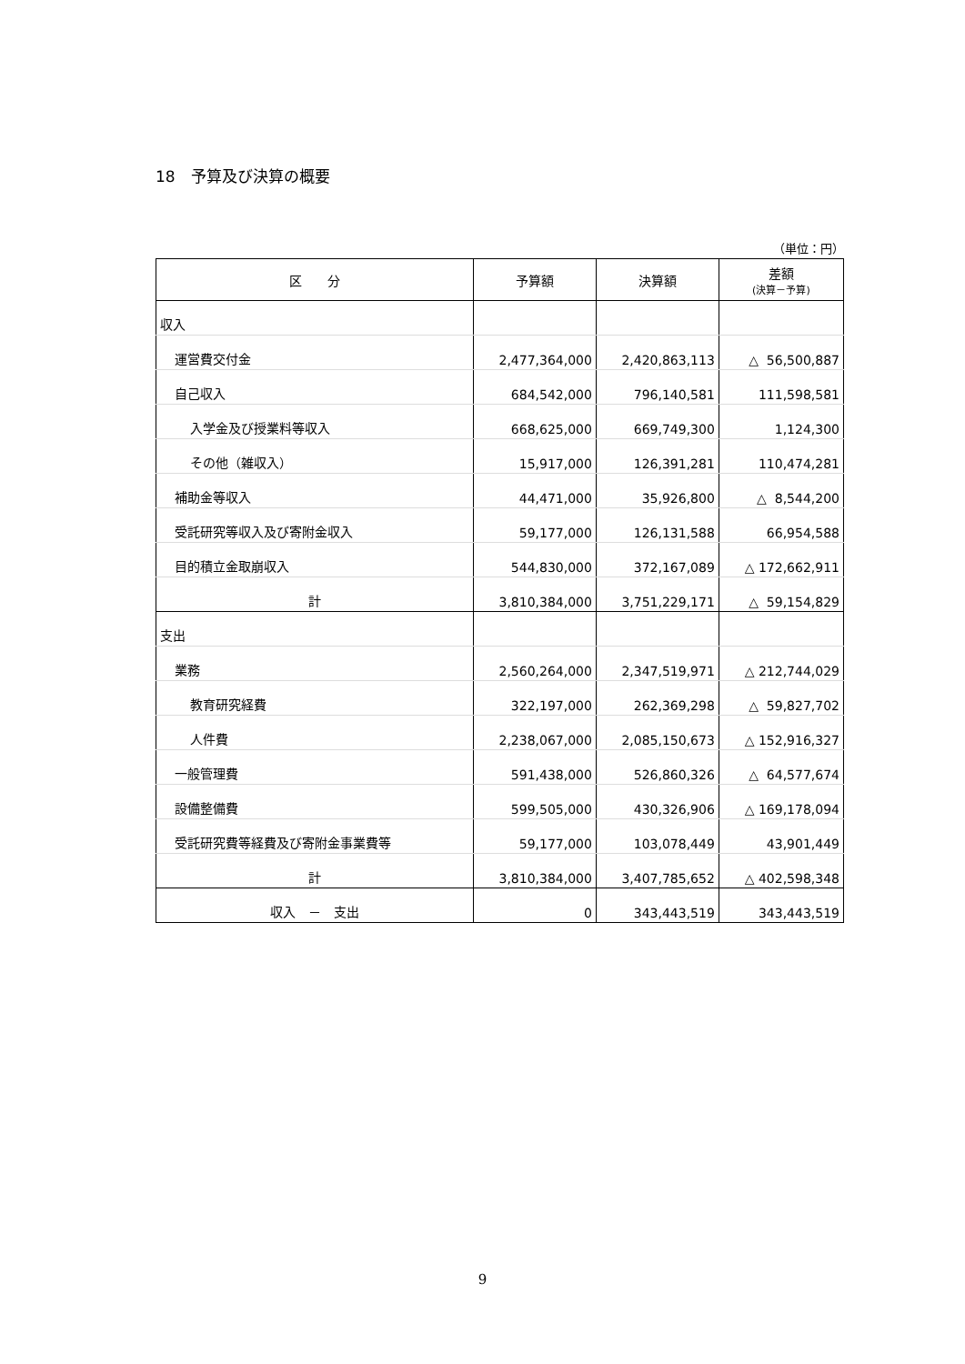18　予算及び決算の概要
（単位：円）
| 区 分 | 予算額 | 決算額 | 差額 (決算－予算) |
| --- | --- | --- | --- |
| 収入 | | | |
| 運営費交付金 | 2,477,364,000 | 2,420,863,113 | △ 56,500,887 |
| 自己収入 | 684,542,000 | 796,140,581 | 111,598,581 |
| 入学金及び授業料等収入 | 668,625,000 | 669,749,300 | 1,124,300 |
| その他（雑収入） | 15,917,000 | 126,391,281 | 110,474,281 |
| 補助金等収入 | 44,471,000 | 35,926,800 | △ 8,544,200 |
| 受託研究等収入及び寄附金収入 | 59,177,000 | 126,131,588 | 66,954,588 |
| 目的積立金取崩収入 | 544,830,000 | 372,167,089 | △ 172,662,911 |
| 計 | 3,810,384,000 | 3,751,229,171 | △ 59,154,829 |
| 支出 | | | |
| 業務 | 2,560,264,000 | 2,347,519,971 | △ 212,744,029 |
| 教育研究経費 | 322,197,000 | 262,369,298 | △ 59,827,702 |
| 人件費 | 2,238,067,000 | 2,085,150,673 | △ 152,916,327 |
| 一般管理費 | 591,438,000 | 526,860,326 | △ 64,577,674 |
| 設備整備費 | 599,505,000 | 430,326,906 | △ 169,178,094 |
| 受託研究費等経費及び寄附金事業費等 | 59,177,000 | 103,078,449 | 43,901,449 |
| 計 | 3,810,384,000 | 3,407,785,652 | △ 402,598,348 |
| 収入 － 支出 | 0 | 343,443,519 | 343,443,519 |
9